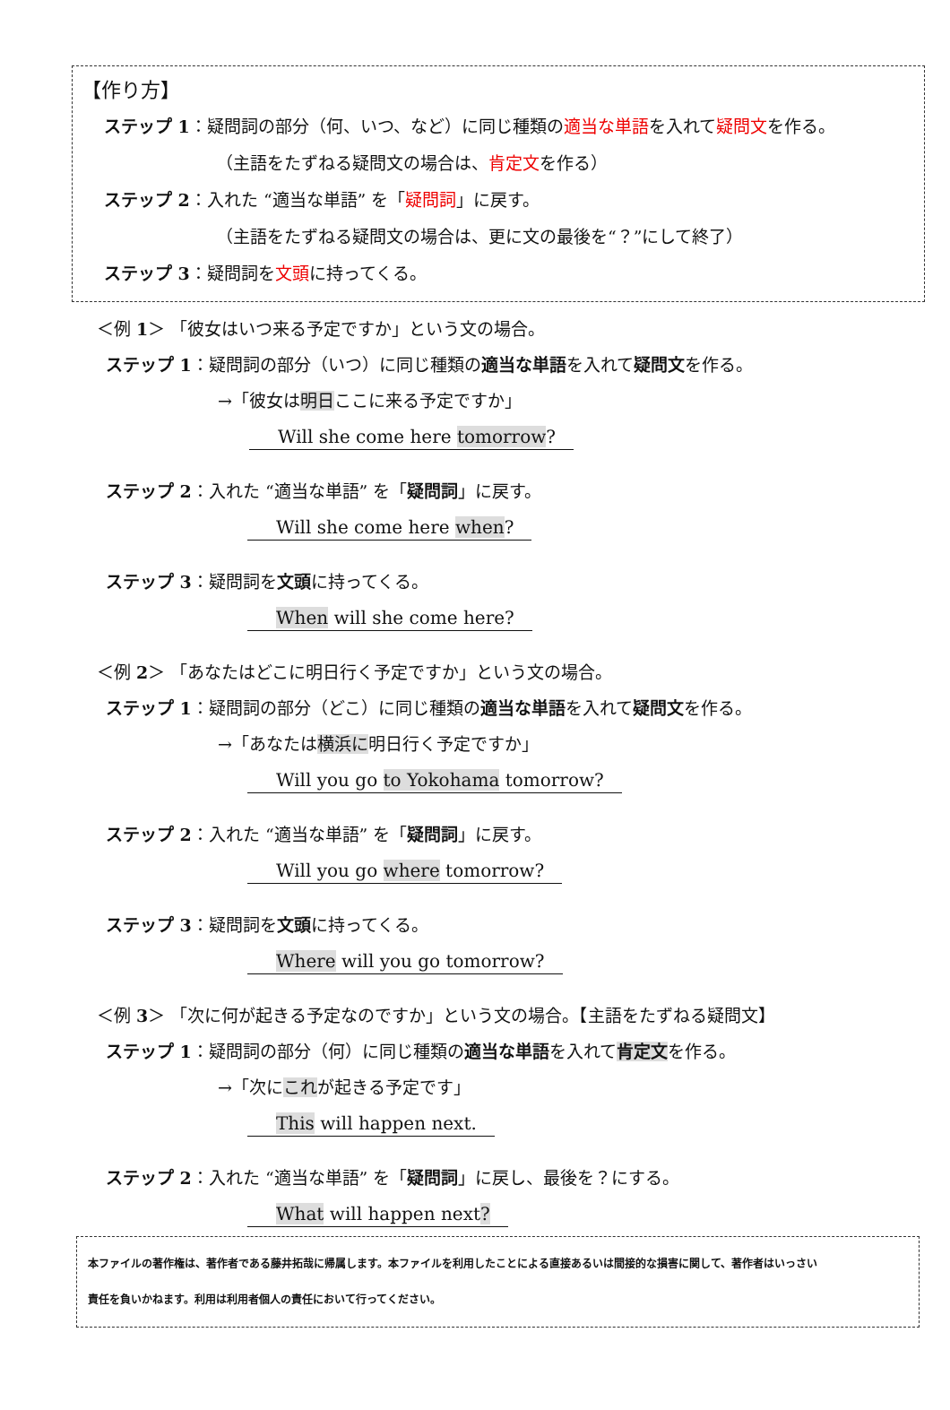【作り方】
ステップ 1：疑問詞の部分（何、いつ、など）に同じ種類の適当な単語を入れて疑問文を作る。
（主語をたずねる疑問文の場合は、肯定文を作る）
ステップ 2：入れた “適当な単語” を「疑問詞」に戻す。
（主語をたずねる疑問文の場合は、更に文の最後を“？”にして終了）
ステップ 3：疑問詞を文頭に持ってくる。
＜例 1＞ 「彼女はいつ来る予定ですか」という文の場合。
ステップ 1：疑問詞の部分（いつ）に同じ種類の適当な単語を入れて疑問文を作る。
→「彼女は明日ここに来る予定ですか」
Will she come here tomorrow?
ステップ 2：入れた “適当な単語” を「疑問詞」に戻す。
Will she come here when?
ステップ 3：疑問詞を文頭に持ってくる。
When will she come here?
＜例 2＞ 「あなたはどこに明日行く予定ですか」という文の場合。
ステップ 1：疑問詞の部分（どこ）に同じ種類の適当な単語を入れて疑問文を作る。
→「あなたは横浜に明日行く予定ですか」
Will you go to Yokohama tomorrow?
ステップ 2：入れた “適当な単語” を「疑問詞」に戻す。
Will you go where tomorrow?
ステップ 3：疑問詞を文頭に持ってくる。
Where will you go tomorrow?
＜例 3＞ 「次に何が起きる予定なのですか」という文の場合。【主語をたずねる疑問文】
ステップ 1：疑問詞の部分（何）に同じ種類の適当な単語を入れて肯定文を作る。
→「次にこれが起きる予定です」
This will happen next.
ステップ 2：入れた “適当な単語” を「疑問詞」に戻し、最後を？にする。
What will happen next?
本ファイルの著作権は、著作者である藤井拓哉に帰属します。本ファイルを利用したことによる直接あるいは間接的な損害に関して、著作者はいっさい
責任を負いかねます。利用は利用者個人の責任において行ってください。